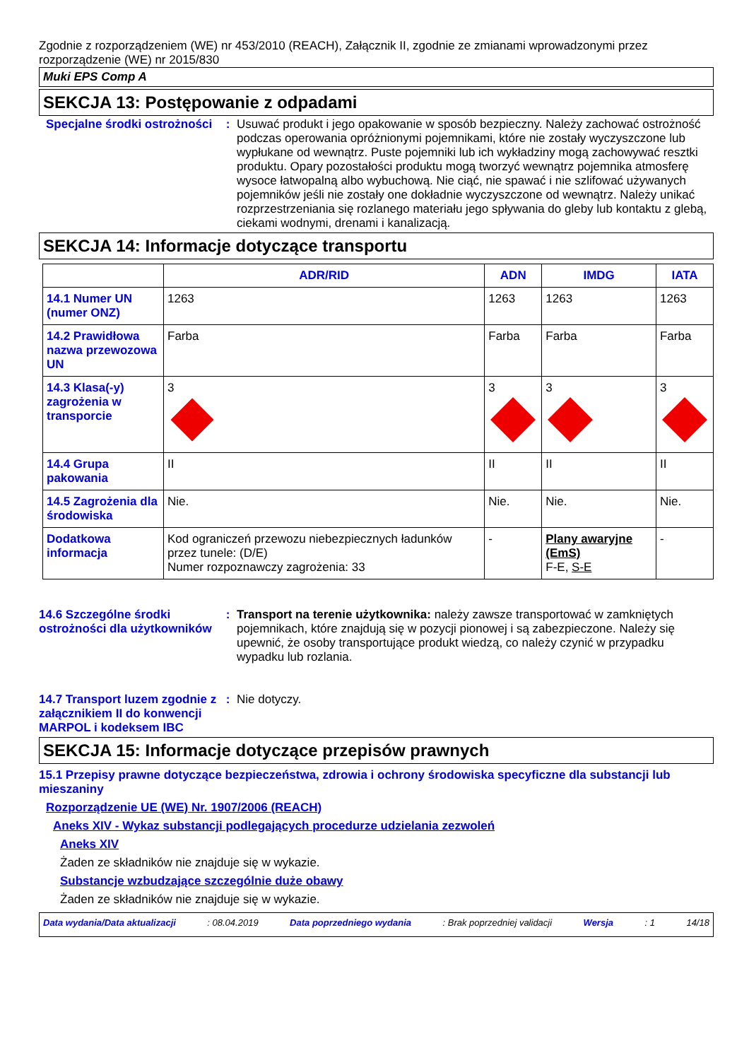Zgodnie z rozporządzeniem (WE) nr 453/2010 (REACH), Załącznik II, zgodnie ze zmianami wprowadzonymi przez rozporządzenie (WE) nr 2015/830
Muki EPS Comp A
SEKCJA 13: Postępowanie z odpadami
Specjalne środki ostrożności
: Usuwać produkt i jego opakowanie w sposób bezpieczny. Należy zachować ostrożność podczas operowania opróżnionymi pojemnikami, które nie zostały wyczyszczone lub wypłukane od wewnątrz. Puste pojemniki lub ich wykładziny mogą zachowywać resztki produktu. Opary pozostałości produktu mogą tworzyć wewnątrz pojemnika atmosferę wysoce łatwopalną albo wybuchową. Nie ciąć, nie spawać i nie szlifować używanych pojemników jeśli nie zostały one dokładnie wyczyszczone od wewnątrz. Należy unikać rozprzestrzeniania się rozlanego materiału jego spływania do gleby lub kontaktu z glebą, ciekami wodnymi, drenami i kanalizacją.
SEKCJA 14: Informacje dotyczące transportu
| | ADR/RID | ADN | IMDG | IATA |
| --- | --- | --- | --- | --- |
| 14.1 Numer UN (numer ONZ) | 1263 | 1263 | 1263 | 1263 |
| 14.2 Prawidłowa nazwa przewozowa UN | Farba | Farba | Farba | Farba |
| 14.3 Klasa(-y) zagrożenia w transporcie | 3 | 3 | 3 | 3 |
| 14.4 Grupa pakowania | II | II | II | II |
| 14.5 Zagrożenia dla środowiska | Nie. | Nie. | Nie. | Nie. |
| Dodatkowa informacja | Kod ograniczeń przewozu niebezpiecznych ładunków przez tunele: (D/E) Numer rozpoznawczy zagrożenia: 33 | - | Plany awaryjne (EmS) F-E, S-E | - |
14.6 Szczególne środki ostrożności dla użytkowników
: Transport na terenie użytkownika: należy zawsze transportować w zamkniętych pojemnikach, które znajdują się w pozycji pionowej i są zabezpieczone. Należy się upewnić, że osoby transportujące produkt wiedzą, co należy czynić w przypadku wypadku lub rozlania.
14.7 Transport luzem zgodnie z załącznikiem II do konwencji MARPOL i kodeksem IBC
: Nie dotyczy.
SEKCJA 15: Informacje dotyczące przepisów prawnych
15.1 Przepisy prawne dotyczące bezpieczeństwa, zdrowia i ochrony środowiska specyficzne dla substancji lub mieszaniny
Rozporządzenie UE (WE) Nr. 1907/2006 (REACH)
Aneks XIV - Wykaz substancji podlegających procedurze udzielania zezwoleń
Aneks XIV
Żaden ze składników nie znajduje się w wykazie.
Substancje wzbudzające szczególnie duże obawy
Żaden ze składników nie znajduje się w wykazie.
Data wydania/Data aktualizacji: 08.04.2019 Data poprzedniego wydania: Brak poprzedniej validacji Wersja: 1 14/18